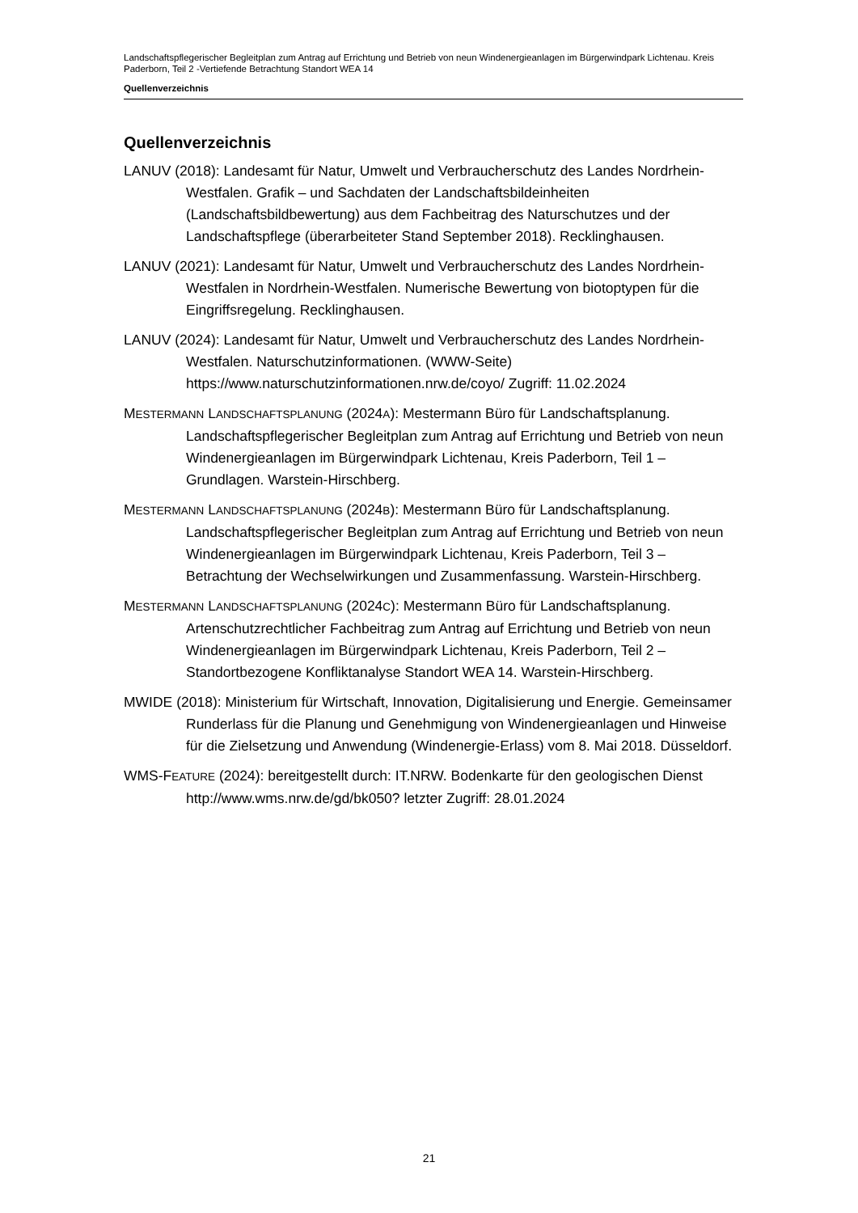Landschaftspflegerischer Begleitplan zum Antrag auf Errichtung und Betrieb von neun Windenergieanlagen im Bürgerwindpark Lichtenau. Kreis Paderborn, Teil 2 -Vertiefende Betrachtung Standort WEA 14
Quellenverzeichnis
Quellenverzeichnis
LANUV (2018): Landesamt für Natur, Umwelt und Verbraucherschutz des Landes Nordrhein-Westfalen. Grafik – und Sachdaten der Landschaftsbildeinheiten (Landschaftsbildbewertung) aus dem Fachbeitrag des Naturschutzes und der Landschaftspflege (überarbeiteter Stand September 2018). Recklinghausen.
LANUV (2021): Landesamt für Natur, Umwelt und Verbraucherschutz des Landes Nordrhein-Westfalen in Nordrhein-Westfalen. Numerische Bewertung von biotoptypen für die Eingriffsregelung. Recklinghausen.
LANUV (2024): Landesamt für Natur, Umwelt und Verbraucherschutz des Landes Nordrhein-Westfalen. Naturschutzinformationen. (WWW-Seite) https://www.naturschutzinformationen.nrw.de/coyo/ Zugriff: 11.02.2024
MESTERMANN LANDSCHAFTSPLANUNG (2024A): Mestermann Büro für Landschaftsplanung. Landschaftspflegerischer Begleitplan zum Antrag auf Errichtung und Betrieb von neun Windenergieanlagen im Bürgerwindpark Lichtenau, Kreis Paderborn, Teil 1 – Grundlagen. Warstein-Hirschberg.
MESTERMANN LANDSCHAFTSPLANUNG (2024B): Mestermann Büro für Landschaftsplanung. Landschaftspflegerischer Begleitplan zum Antrag auf Errichtung und Betrieb von neun Windenergieanlagen im Bürgerwindpark Lichtenau, Kreis Paderborn, Teil 3 – Betrachtung der Wechselwirkungen und Zusammenfassung. Warstein-Hirschberg.
MESTERMANN LANDSCHAFTSPLANUNG (2024C): Mestermann Büro für Landschaftsplanung. Artenschutzrechtlicher Fachbeitrag zum Antrag auf Errichtung und Betrieb von neun Windenergieanlagen im Bürgerwindpark Lichtenau, Kreis Paderborn, Teil 2 – Standortbezogene Konfliktanalyse Standort WEA 14. Warstein-Hirschberg.
MWIDE (2018): Ministerium für Wirtschaft, Innovation, Digitalisierung und Energie. Gemeinsamer Runderlass für die Planung und Genehmigung von Windenergieanlagen und Hinweise für die Zielsetzung und Anwendung (Windenergie-Erlass) vom 8. Mai 2018. Düsseldorf.
WMS-FEATURE (2024): bereitgestellt durch: IT.NRW. Bodenkarte für den geologischen Dienst http://www.wms.nrw.de/gd/bk050? letzter Zugriff: 28.01.2024
21